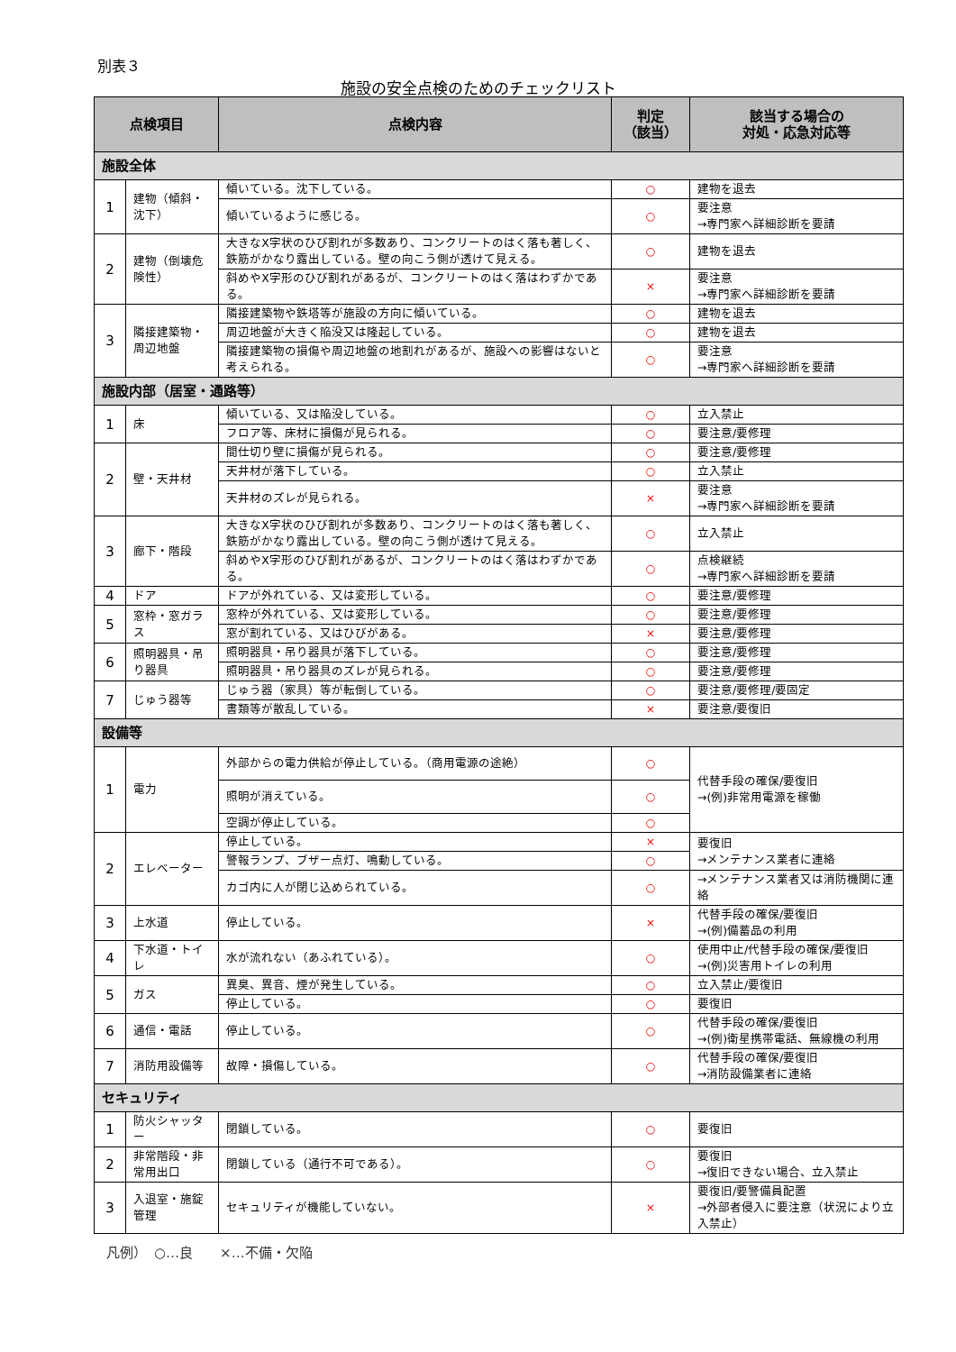別表３
施設の安全点検のためのチェックリスト
| 点検項目 | | 点検内容 | 判定 （該当） | 該当する場合の 対処・応急対応等 |
| --- | --- | --- | --- | --- |
| 施設全体 | | | | |
| 1 | 建物（傾斜・沈下） | 傾いている。沈下している。 | ○ | 建物を退去 |
| | | 傾いているように感じる。 | ○ | 要注意 →専門家へ詳細診断を要請 |
| 2 | 建物（倒壊危険性） | 大きなX字状のひび割れが多数あり、コンクリートのはく落も著しく、鉄筋がかなり露出している。壁の向こう側が透けて見える。 | ○ | 建物を退去 |
| | | 斜めやX字形のひび割れがあるが、コンクリートのはく落はわずかである。 | × | 要注意 →専門家へ詳細診断を要請 |
| 3 | 隣接建築物・周辺地盤 | 隣接建築物や鉄塔等が施設の方向に傾いている。 | ○ | 建物を退去 |
| | | 周辺地盤が大きく陥没又は隆起している。 | ○ | 建物を退去 |
| | | 隣接建築物の損傷や周辺地盤の地割れがあるが、施設への影響はないと考えられる。 | ○ | 要注意 →専門家へ詳細診断を要請 |
| 施設内部（居室・通路等） | | | | |
| 1 | 床 | 傾いている、又は陥没している。 | ○ | 立入禁止 |
| | | フロア等、床材に損傷が見られる。 | ○ | 要注意/要修理 |
| 2 | 壁・天井材 | 間仕切り壁に損傷が見られる。 | ○ | 要注意/要修理 |
| | | 天井材が落下している。 | ○ | 立入禁止 |
| | | 天井材のズレが見られる。 | × | 要注意 →専門家へ詳細診断を要請 |
| 3 | 廊下・階段 | 大きなX字状のひび割れが多数あり、コンクリートのはく落も著しく、鉄筋がかなり露出している。壁の向こう側が透けて見える。 | ○ | 立入禁止 |
| | | 斜めやX字形のひび割れがあるが、コンクリートのはく落はわずかである。 | ○ | 点検継続 →専門家へ詳細診断を要請 |
| 4 | ドア | ドアが外れている、又は変形している。 | ○ | 要注意/要修理 |
| 5 | 窓枠・窓ガラス | 窓枠が外れている、又は変形している。 | ○ | 要注意/要修理 |
| | | 窓が割れている、又はひびがある。 | × | 要注意/要修理 |
| 6 | 照明器具・吊り器具 | 照明器具・吊り器具が落下している。 | ○ | 要注意/要修理 |
| | | 照明器具・吊り器具のズレが見られる。 | ○ | 要注意/要修理 |
| 7 | じゅう器等 | じゅう器（家具）等が転倒している。 | ○ | 要注意/要修理/要固定 |
| | | 書類等が散乱している。 | × | 要注意/要復旧 |
| 設備等 | | | | |
| 1 | 電力 | 外部からの電力供給が停止している。（商用電源の途絶） | ○ | 代替手段の確保/要復旧 →(例)非常用電源を稼働 |
| | | 照明が消えている。 | ○ | |
| | | 空調が停止している。 | ○ | |
| 2 | エレベーター | 停止している。 | × | 要復旧 →メンテナンス業者に連絡 |
| | | 警報ランプ、ブザー点灯、鳴動している。 | ○ | |
| | | カゴ内に人が閉じ込められている。 | ○ | →メンテナンス業者又は消防機関に連絡 |
| 3 | 上水道 | 停止している。 | × | 代替手段の確保/要復旧 →(例)備蓄品の利用 |
| 4 | 下水道・トイレ | 水が流れない（あふれている）。 | ○ | 使用中止/代替手段の確保/要復旧 →(例)災害用トイレの利用 |
| 5 | ガス | 異臭、異音、煙が発生している。 | ○ | 立入禁止/要復旧 |
| | | 停止している。 | ○ | 要復旧 |
| 6 | 通信・電話 | 停止している。 | ○ | 代替手段の確保/要復旧 →(例)衛星携帯電話、無線機の利用 |
| 7 | 消防用設備等 | 故障・損傷している。 | ○ | 代替手段の確保/要復旧 →消防設備業者に連絡 |
| セキュリティ | | | | |
| 1 | 防火シャッター | 閉鎖している。 | ○ | 要復旧 |
| 2 | 非常階段・非常用出口 | 閉鎖している（通行不可である）。 | ○ | 要復旧 →復旧できない場合、立入禁止 |
| 3 | 入退室・施錠管理 | セキュリティが機能していない。 | × | 要復旧/要警備員配置 →外部者侵入に要注意（状況により立入禁止） |
凡例）　○…良　　×…不備・欠陥